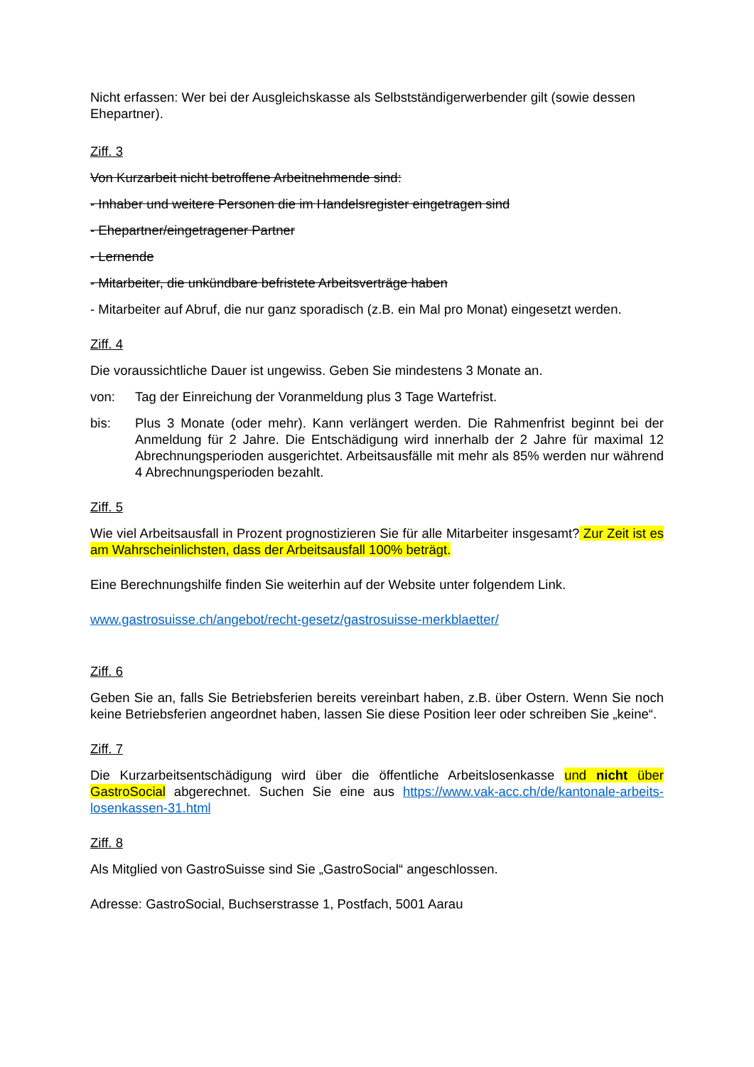Nicht erfassen: Wer bei der Ausgleichskasse als Selbstständigerwerbender gilt (sowie dessen Ehepartner).
Ziff. 3
Von Kurzarbeit nicht betroffene Arbeitnehmende sind:
- Inhaber und weitere Personen die im Handelsregister eingetragen sind
- Ehepartner/eingetragener Partner
- Lernende
- Mitarbeiter, die unkündbare befristete Arbeitsverträge haben
- Mitarbeiter auf Abruf, die nur ganz sporadisch (z.B. ein Mal pro Monat) eingesetzt werden.
Ziff. 4
Die voraussichtliche Dauer ist ungewiss. Geben Sie mindestens 3 Monate an.
von: Tag der Einreichung der Voranmeldung plus 3 Tage Wartefrist.
bis: Plus 3 Monate (oder mehr). Kann verlängert werden. Die Rahmenfrist beginnt bei der Anmeldung für 2 Jahre. Die Entschädigung wird innerhalb der 2 Jahre für maximal 12 Abrechnungsperioden ausgerichtet. Arbeitsausfälle mit mehr als 85% werden nur während 4 Abrechnungsperioden bezahlt.
Ziff. 5
Wie viel Arbeitsausfall in Prozent prognostizieren Sie für alle Mitarbeiter insgesamt? Zur Zeit ist es am Wahrscheinlichsten, dass der Arbeitsausfall 100% beträgt.
Eine Berechnungshilfe finden Sie weiterhin auf der Website unter folgendem Link.
www.gastrosuisse.ch/angebot/recht-gesetz/gastrosuisse-merkblaetter/
Ziff. 6
Geben Sie an, falls Sie Betriebsferien bereits vereinbart haben, z.B. über Ostern. Wenn Sie noch keine Betriebsferien angeordnet haben, lassen Sie diese Position leer oder schreiben Sie „keine“.
Ziff. 7
Die Kurzarbeitsentschädigung wird über die öffentliche Arbeitslosenkasse und nicht über GastroSocial abgerechnet. Suchen Sie eine aus https://www.vak-acc.ch/de/kantonale-arbeits-losenkassen-31.html
Ziff. 8
Als Mitglied von GastroSuisse sind Sie „GastroSocial“ angeschlossen.
Adresse: GastroSocial, Buchserstrasse 1, Postfach, 5001 Aarau